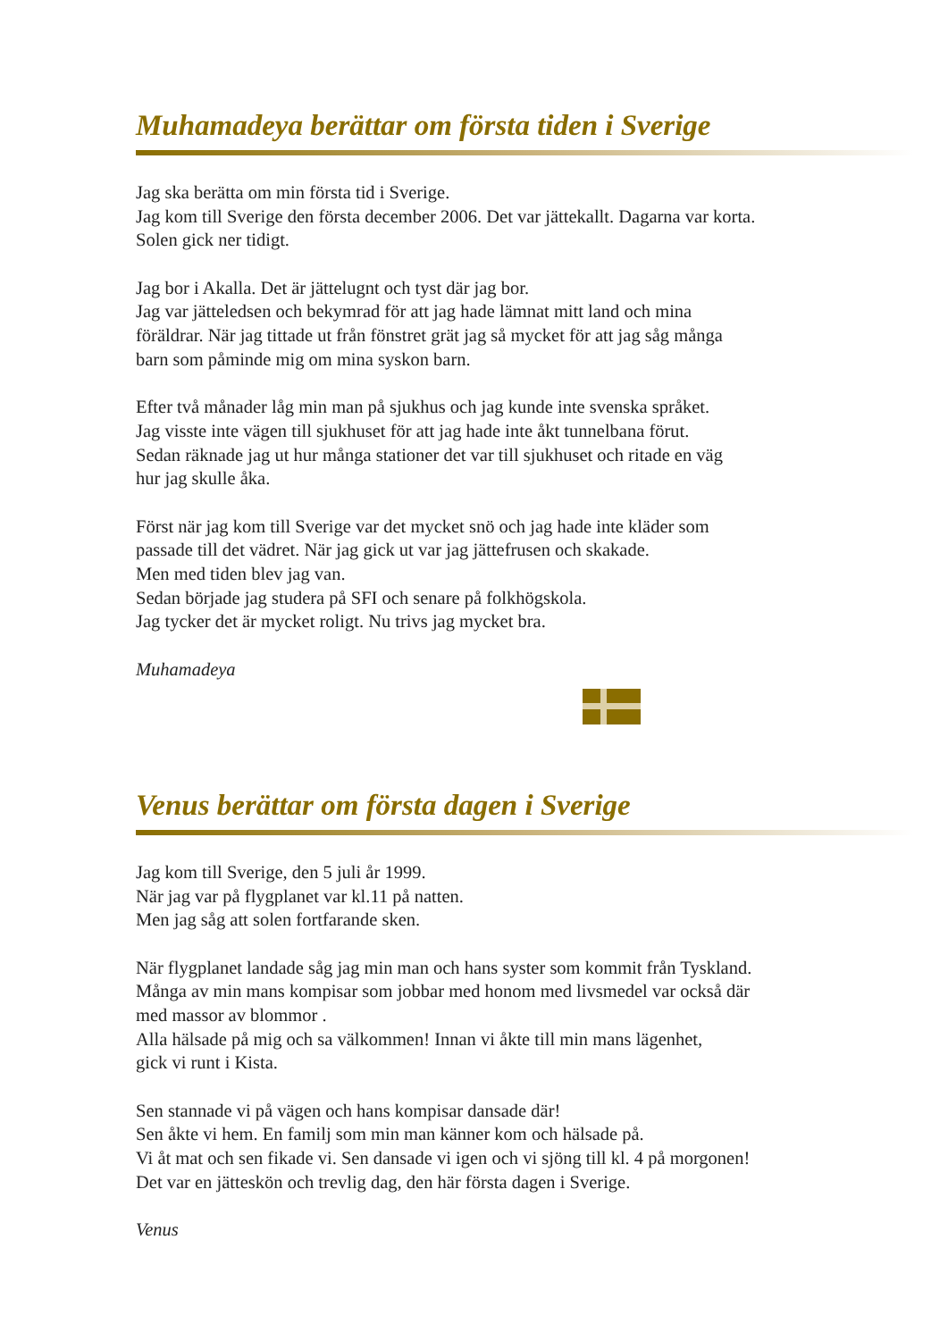Muhamadeya berättar om första tiden i Sverige
Jag ska berätta om min första tid i Sverige.
Jag kom till Sverige den första december 2006. Det var jättekallt. Dagarna var korta.
Solen gick ner tidigt.
Jag bor i Akalla. Det är jättelugnt och tyst där jag bor.
Jag var jätteledsen och bekymrad för att jag hade lämnat mitt land och mina
föräldrar. När jag tittade ut från fönstret grät jag så mycket för att jag såg många
barn som påminde mig om mina syskon barn.
Efter två månader låg min man på sjukhus och jag kunde inte svenska språket.
Jag visste inte vägen till sjukhuset för att jag hade inte åkt tunnelbana förut.
Sedan räknade jag ut hur många stationer det var till sjukhuset och ritade en väg
hur jag skulle åka.
Först när jag kom till Sverige var det mycket snö och jag hade inte kläder som
passade till det vädret. När jag gick ut var jag jättefrusen och skakade.
Men med tiden blev jag van.
Sedan började jag studera på SFI och senare på folkhögskola.
Jag tycker det är mycket roligt. Nu trivs jag mycket bra.
Muhamadeya
Venus berättar om första dagen i Sverige
Jag kom till Sverige, den 5 juli år 1999.
När jag var på flygplanet var kl.11 på natten.
Men jag såg att solen fortfarande sken.
När flygplanet landade såg jag min man och hans syster som kommit från Tyskland.
Många av min mans kompisar som jobbar med honom med livsmedel var också där
med massor av blommor .
Alla hälsade på mig och sa välkommen! Innan vi åkte till min mans lägenhet,
gick vi runt i Kista.
Sen stannade vi på vägen och hans kompisar dansade där!
Sen åkte vi hem. En familj som min man känner kom och hälsade på.
Vi åt mat och sen fikade vi. Sen dansade vi igen och vi sjöng till kl. 4 på morgonen!
Det var en jätteskön och trevlig dag, den här första dagen i Sverige.
Venus